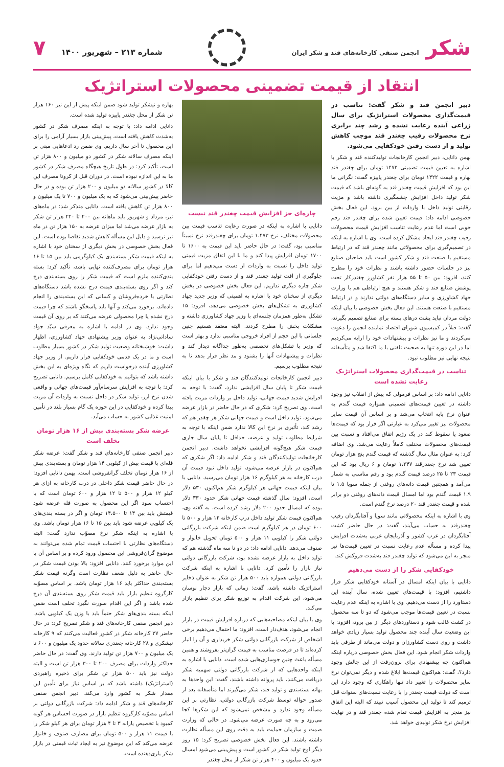شکر انجمن صنفی کارخانه‌های قند و شکر ایران
شماره ۲۱۳ – شهریور ۱۴۰۰ ۷
انتقاد از قیمت تضمینی محصولات استراتژیک
دبیر انجمن قند و شکر گفت: تناسب در قیمت‌گذاری محصولات استراتژیک برای سال زراعی آینده رعایت نشده و رشد چند برابری نرخ محصولات رقیب چغندر قند موجب کاهش تولید و از دست رفتن خودکفایی می‌شود.
بهمن دانایی، دبیر انجمن کارخانجات تولیدکننده قند و شکر با اشاره به تعیین قیمت تضمینی ۱۴۷۳ تومان برای چغندر قند بهاره و قیمت ۱۴۲۲ تومان برای چغندر پاییزه گفت: نگرانی ما این بود که افزایش قیمت چغندر قند به گونه‌ای باشد که قیمت شکر تولید داخل افزایش چشمگیری داشته باشد و مزیت رقابتی تولید داخل با واردات از بین برود. این فعال بخش خصوصی ادامه داد: قیمت تعیین شده برای چغندر قند رقم خوبی است اما عدم رعایت تناسب افزایش قیمت محصولات رقیب چغندر قند ایجاد مشکل کرده است. وی با اشاره به اینکه در تصمیم‌گیری برای محصولاتی مانند چغندر قند که در ارتباط مستقیم با صنعت قند و شکر کشور است باید صاحبان صنایع نیز در جلسات حضور داشته باشند و نظرات خود را مطرح کنند، افزود: بین ۵۰ تا ۵۵ هزار نفر کشاورز چغندرکار تحت پوشش صنایع قند و شکر هستند و هیچ ارتباطی هم با وزارت جهاد کشاورزی و سایر دستگاه‌های دولتی ندارند و در ارتباط مستقیم با صنعت هستند. این فعال بخش خصوصی با بیان اینکه دولت مردان نباید پشت درهای بسته برای صنایع تصمیم بگیرند، گفت: قبلاً در کمیسیون شورای اقتصاد نماینده انجمن را دعوت می‌کردند و ما نیز نظرات و پیشنهادات خود را ارایه می‌کردیم اما در این دوره تنها به صحبت تلفنی با ما اکتفا شد و متأسفانه نتیجه نهایی نیز مطلوب نبود.
تناسب در قیمت‌گذاری محصولات استراتژیک رعایت نشده است
دانایی ادامه داد: بر اساس فرمولی که پیش از انقلاب نیز وجود داشته در تعیین قیمت‌های تضمینی همواره قیمت گندم به عنوان نرخ پایه انتخاب می‌شد و بر اساس آن قیمت سایر محصولات نیز تغییر می‌کرد به عبارتی اگر قرار بود که قیمت‌ها صعود یا سقوط کند در یک رژیم اتفاق می‌افتاد و نسبت بین قیمت‌های محصولات مختلف کاملاً رعایت می‌شد. وی اضافه کرد: به عنوان مثال سال گذشته که قیمت گندم پنج هزار تومان تعیین شد نرخ چغندرقند ۱،۲۴۷ تومان و ۶ ریال بود که این قیمت ۲۳ تا ۲۵ درصد قیمت گندم بود و رقم مناسبی به شمار می‌آمد و همچنین قیمت دانه‌های روغنی از جمله سویا ۱.۵ تا ۱.۹ قیمت گندم بود اما امسال قیمت دانه‌های روغنی دو برابر شده و قیمت چغندر قند ۲۰ درصد نرخ گندم است.
وی با اشاره به اینکه محصولاتی مانند سویا و آفتابگردان رقیب چغندرقند به حساب می‌آیند، گفت: در حال حاضر کشت آفتابگردان در غرب کشور و آذربایجان غربی به‌شدت افزایش پیدا کرده و مسأله عدم رعایت نسبت در تعیین قیمت‌ها نیز منجر به این می‌شود که تولید چغندر قند به‌شدت فروکش کند.
خودکفایی شکر را از دست می‌دهیم
دانایی با بیان اینکه امسال در آستانه خودکفایی شکر قرار داشتیم، افزود: با قیمت‌های تعیین شده، سال آینده این دستاورد را از دست می‌دهیم. وی با اشاره به اینکه عدم رعایت نسبت در تعیین قیمت‌ها موجب می‌شود که دو تا سه محصول در کشت غالب شود و دستاوردهای دیگر از بین برود، افزود: با این وضعیت سال آینده چند محصول تولید بسیار زیادی خواهد داشت و روی دست کشاورزان و دولت می‌ماند از طرفی باید واردات شکر انجام شود. این فعال بخش خصوصی درباره اینکه هم‌اکنون چه پیشنهادی برای برون‌رفت از این چالش وجود دارد؟، گفت: هم‌اکنون قیمت‌ها ابلاغ شده و دیگر نمی‌توان نرخ سایر محصولات را تغییر داد تنها راهکاری که وجود دارد این است که دولت قیمت چغندر را با رعایت نسبت‌های سنوات قبل ترمیم کند تا تولید این محصول آسیب نبیند که البته این اتفاق نیز منجر به افزایش قیمت تمام شده چغندر قند و در نهایت افزایش نرخ شکر تولیدی خواهد شد.
چاره‌ای جز افزایش قیمت چغندر قند نیست
دانایی با اشاره به اینکه در صورت رعایت تناسب قیمت بین محصولات مختلف، نرخ ۱،۴۷۳ تومان برای چغندرقند نرخ نسبتاً مناسبی بود، گفت: در حال حاضر باید این قیمت به ۱۶۰۰ تا ۱۷۰۰ تومان افزایش پیدا کند و ما با این اتفاق مزیت قیمتی تولید داخل را نسبت به واردات از دست می‌دهیم اما برای جلوگیری از افت تولید چغندر قند و از دست رفتن خودکفایی شکر چاره دیگری نداریم. این فعال بخش خصوصی در بخش دیگری از سخنان خود با اشاره به اهمیتی که وزیر جدید جهاد کشاورزی به تشکل‌های بخش خصوصی می‌دهد، افزود: ۱۵ تشکل به‌طور همزمان جلسه‌ای با وزیر جهاد کشاورزی داشته و مشکلات بخش را مطرح کردند. البته معتقد هستیم چنین جلساتی با این حجم از افراد خروجی مناسبی ندارد و بهتر است که وزیر با تشکل‌های تخصصی به‌طور جداگانه دیدار کند و نظرات و پیشنهادات آنها را بشنود و مد نظر قرار بدهد تا به نتیجه مطلوب برسیم.
دبیر انجمن کارخانجات تولیدکنندگان قند و شکر با بیان اینکه قیمت شکر تا پایان سال افزایشی ندارد، گفت: با توجه به افزایش شدید قیمت جهانی، تولید داخل بر واردات مزیت یافته است. وی تصریح کرد: شکری که در حال حاضر در بازار عرضه می‌شود، تولید داخل است و قیمت جهانی شکر هر چقدر هم که رشد کند، تأثیری بر نرخ این کالا ندارد ضمن اینکه با توجه به شرایط مطلوب تولید و عرضه، حداقل تا پایان سال جاری قیمت شکر هیچ‌گونه افزایشی نخواهد داشت. دبیر انجمن کارخانجات تولیدکنندگان قند و شکر ادامه داد: اگر شکری که هم‌اکنون در بازار عرضه می‌شود، تولید داخل نبود قیمت آن درب کارخانه به هر کیلوگرم ۱۶ هزار تومان می‌رسید. دانایی با بیان اینکه قیمت جهانی هر کیلوگرم شکر هم‌اکنون ۵۳۰ دلار است، افزود: سال گذشته قیمت جهانی شکر حدود ۳۳۰ دلار بوده که امسال حدود ۲۰۰ دلار رشد کرده است. به گفته وی، هم‌اکنون قیمت شکر تولید داخل درب کارخانه ۱۲ هزار و ۵۰۰ تا ۶۰۰ تومان در هر کیلوگرم است ضمن اینکه شرکت بازرگانی دولتی شکر را کیلویی ۱۱ هزار و ۵۰۰ تومان تحویل خانوار و صنوف می‌دهد. دانایی ادامه داد: در دو تا سه ماه گذشته هم که تولید داخل به بازار عرضه نشده بود، شرکت بازرگانی دولتی نیاز بازار را تأمین کرد. دانایی با اشاره به اینکه شرکت بازرگانی دولتی همواره باید ۵۰۰ هزار تن شکر به عنوان ذخایر استراتژیک داشته باشد، گفت: زمانی که بازار دچار نوسان می‌شود، این شرکت اقدام به توزیع شکر برای تنظیم بازار می‌کند.
وی با بیان اینکه مصاحبه‌هایی که درباره افزایش قیمت در بازار انجام می‌شود، هدف‌دار است، افزود: ما احتمال می‌دهیم برخی اشخاص از شرکت بازرگانی دولتی شکر خریداری و آن را انبار کرده‌اند تا در فرصت مناسب به قیمت گران‌تر بفروشند و همین مسأله باعث چنین جوسازی‌هایی شده است. دانایی با اشاره به اینکه واحدهایی که از شرکت بازرگانی دولتی سهمیه شکر دریافت می‌کنند، باید پروانه داشته باشند، گفت: این واحدها به بهانه بسته‌بندی و تولید قند، شکر می‌گیرند اما متأسفانه بعد از صدور حواله توسط شرکت بازرگانی دولتی، نظارتی بر این مسأله وجود ندارد و مشخص نمی‌شود که این شکرها کجا می‌رود و به چه صورت عرضه می‌شود. در حالی که وزارت صمت و سازمان حمایت باید به دقت روی این مسأله نظارت داشته باشند. این فعال بخش خصوصی تصریح کرد: ۱۵ روز دیگر اوج تولید شکر در کشور است و پیش‌بینی می‌شود امسال حدود یک میلیون و ۴۰۰ هزار تن شکر از محل چغندر
بهاره و نیشکر تولید شود ضمن اینکه پیش از این نیز ۱۶۰ هزار تن شکر از محل چغندر پاییزه تولید شده است.
دانایی ادامه داد: با توجه به اینکه مصرف شکر در کشور به‌شدت کاهش یافته است، پیش‌بینی بازار بسیار آرامی را برای این محصول تا آخر سال داریم. وی ضمن رد ادعاهایی مبنی بر اینکه مصرف سالانه شکر در کشور دو میلیون و ۸۰۰ هزار تن است، تأکید کرد: در طول تاریخ هیچگاه مصرف شکر در کشور ما به این اندازه نبوده است. در دوران قبل از کرونا مصرف این کالا در کشور سالانه دو میلیون و ۲۰۰ هزار تن بوده و در حال حاضر پیش‌بینی می‌شود که به یک میلیون و ۷۰۰ تا یک میلیون و ۸۰۰ هزار تن کاهش یافته است. دانایی متذکر شد: در ماه‌های تیر، مرداد و شهریور باید ماهانه بین ۲۰۰ تا ۲۲۰ هزار تن شکر به بازار عرضه می‌شد اما میزان عرضه به ۱۵۰ هزار تن در ماه نیز نرسید و دلیل این مسأله کاهش شدید تقاضا بوده است. این فعال بخش خصوصی در بخش دیگری از سخنان خود با اشاره به اینکه قیمت شکر بسته‌بندی یک کیلوگرمی باید بین ۱۵ تا ۱۶ هزار تومان برای مصرف‌کننده نهایی باشد، تأکید کرد: بسته بندی‌کننده ملزم است که قیمت شکر را روی بسته‌بندی درج کند و اگر روی بسته‌بندی قیمت درج نشده باشد دستگاه‌های نظارتی با خرده‌فروشان و کسانی که این بسته‌بندی را انجام داده‌اند، برخورد می‌کند و آنها باید پاسخگو باشند که چرا قیمت درج نشده یا چرا محصولی عرضه می‌کنند که بر روی آن قیمت وجود ندارد. وی در ادامه با اشاره به معرفی سیّد جواد ساداتی‌نژاد به عنوان وزیر پیشنهادی جهاد کشاورزی، اظهار داشت: خوشبختانه وضعیت تولید شکر در کشور بسیار مطلوب است و ما در یک قدمی خودکفایی قرار داریم. از وزیر جهاد کشاورزی آینده درخواست داریم که نگاه ویژه‌ای به این بخش داشته باشد که بتوانیم به خودکفایی کامل برسیم. دانایی تصریح کرد: با توجه به افزایش سرسام‌آور قیمت‌های جهانی و واقعی شدن نرخ ارز، تولید شکر در داخل نسبت به واردات آن مزیت پیدا کرده و خودکفایی در این حوزه یک گام بسیار بلند در تأمین امنیت غذایی کشور به حساب می‌آید.
عرضه شکر بسته‌بندی بیش از ۱۶ هزار تومان تخلف است
دبیر انجمن صنفی کارخانه‌های قند و شکر گفت: عرضه شکر فله‌ای با قیمت بیش از کیلویی ۱۴ هزار تومان و بسته‌بندی بیش از ۱۶ هزار تومان تخلف گرانفروشی است. بهمن دانایی افزود: در حال حاضر قیمت شکر داخلی در درب کارخانه به ازای هر کیلو ۱۲ هزار و ۵۰۰ تا ۱۲ هزار و ۶۰۰ تومان است که با احتساب سود اگر این محصول به صورت فله عرضه شود قیمتش باید بین ۱۴ تا ۱۴،۵۰۰ تومان و اگر در بسته بندی‌های یک کیلویی عرضه شود باید بین ۱۵ تا ۱۶ هزار تومان باشد. وی با اشاره به اینکه شکر نرخ مصوّب ندارد گفت: البته دستگاه‌های نظارتی با احتساب قیمت تمام شده می‌توانند به موضوع گران‌فروشی این محصول ورود کرده و بر اساس آن با این موارد برخورد کنند. دانایی افزود: بالا بودن قیمت شکر در حال حاضر به دلیل ضعف نظارت است وگرنه قیمت شکر بسته‌بندی حداکثر باید ۱۶ هزار تومان باشد. بر اساس مصوّبه کارگروه تنظیم بازار باید قیمت شکر روی بسته‌بندی آن درج شده باشد و اگر این اقدام صورت نگیرد تخلف است ضمن اینکه بسته بندی‌های شکر حتماً باید با وزن یک کیلویی باشد. دبیر انجمن صنفی کارخانه‌های قند و شکر تصریح کرد: در حال حاضر ۳۷ کارخانه شکر در کشور فعالیت می‌کنند که ۹ کارخانه نیشکری و ۲۸ کارخانه چغندری سالانه حدود یک میلیون و ۶۰۰ تا یک میلیون و ۷۰۰ هزار تن تولید دارند. وی گفت: در حال حاضر حداکثر واردات برای مصرف ۲۰۰ تا ۳۰۰ هزار تن است و البته دولت نیز باید ۵۰۰ هزار تن شکر برای ذخیره راهبردی (استراتژیک) داشته باشد که بر اساس نیاز برای تأمین این مقدار شکر به کشور وارد می‌کند. دبیر انجمن صنفی کارخانه‌های قند و شکر ادامه داد: شرکت بازرگانی دولتی بر اساس مصوّبه کارگروه تنظیم بازار در صورت احساس هر گونه کمبود با تخصیص یارانه ۳ تا ۴ هزار تومان برای هر کیلو شکر را با قیمت ۱۱ هزار و ۵۰۰ تومان برای مصارف صنوف و خانوار عرضه می‌کند که این موضوع نیز به ایجاد ثبات قیمتی در بازار شکر یاری‌دهنده است.